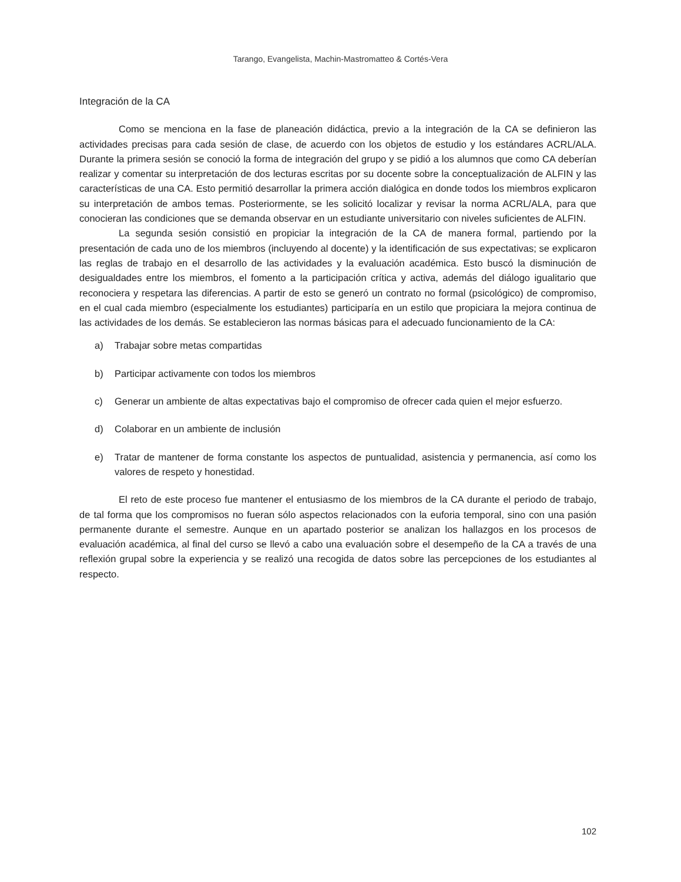Tarango, Evangelista, Machin-Mastromatteo & Cortés-Vera
Integración de la CA
Como se menciona en la fase de planeación didáctica, previo a la integración de la CA se definieron las actividades precisas para cada sesión de clase, de acuerdo con los objetos de estudio y los estándares ACRL/ALA. Durante la primera sesión se conoció la forma de integración del grupo y se pidió a los alumnos que como CA deberían realizar y comentar su interpretación de dos lecturas escritas por su docente sobre la conceptualización de ALFIN y las características de una CA. Esto permitió desarrollar la primera acción dialógica en donde todos los miembros explicaron su interpretación de ambos temas. Posteriormente, se les solicitó localizar y revisar la norma ACRL/ALA, para que conocieran las condiciones que se demanda observar en un estudiante universitario con niveles suficientes de ALFIN.
La segunda sesión consistió en propiciar la integración de la CA de manera formal, partiendo por la presentación de cada uno de los miembros (incluyendo al docente) y la identificación de sus expectativas; se explicaron las reglas de trabajo en el desarrollo de las actividades y la evaluación académica. Esto buscó la disminución de desigualdades entre los miembros, el fomento a la participación crítica y activa, además del diálogo igualitario que reconociera y respetara las diferencias. A partir de esto se generó un contrato no formal (psicológico) de compromiso, en el cual cada miembro (especialmente los estudiantes) participaría en un estilo que propiciara la mejora continua de las actividades de los demás. Se establecieron las normas básicas para el adecuado funcionamiento de la CA:
a) Trabajar sobre metas compartidas
b) Participar activamente con todos los miembros
c) Generar un ambiente de altas expectativas bajo el compromiso de ofrecer cada quien el mejor esfuerzo.
d) Colaborar en un ambiente de inclusión
e) Tratar de mantener de forma constante los aspectos de puntualidad, asistencia y permanencia, así como los valores de respeto y honestidad.
El reto de este proceso fue mantener el entusiasmo de los miembros de la CA durante el periodo de trabajo, de tal forma que los compromisos no fueran sólo aspectos relacionados con la euforia temporal, sino con una pasión permanente durante el semestre. Aunque en un apartado posterior se analizan los hallazgos en los procesos de evaluación académica, al final del curso se llevó a cabo una evaluación sobre el desempeño de la CA a través de una reflexión grupal sobre la experiencia y se realizó una recogida de datos sobre las percepciones de los estudiantes al respecto.
102